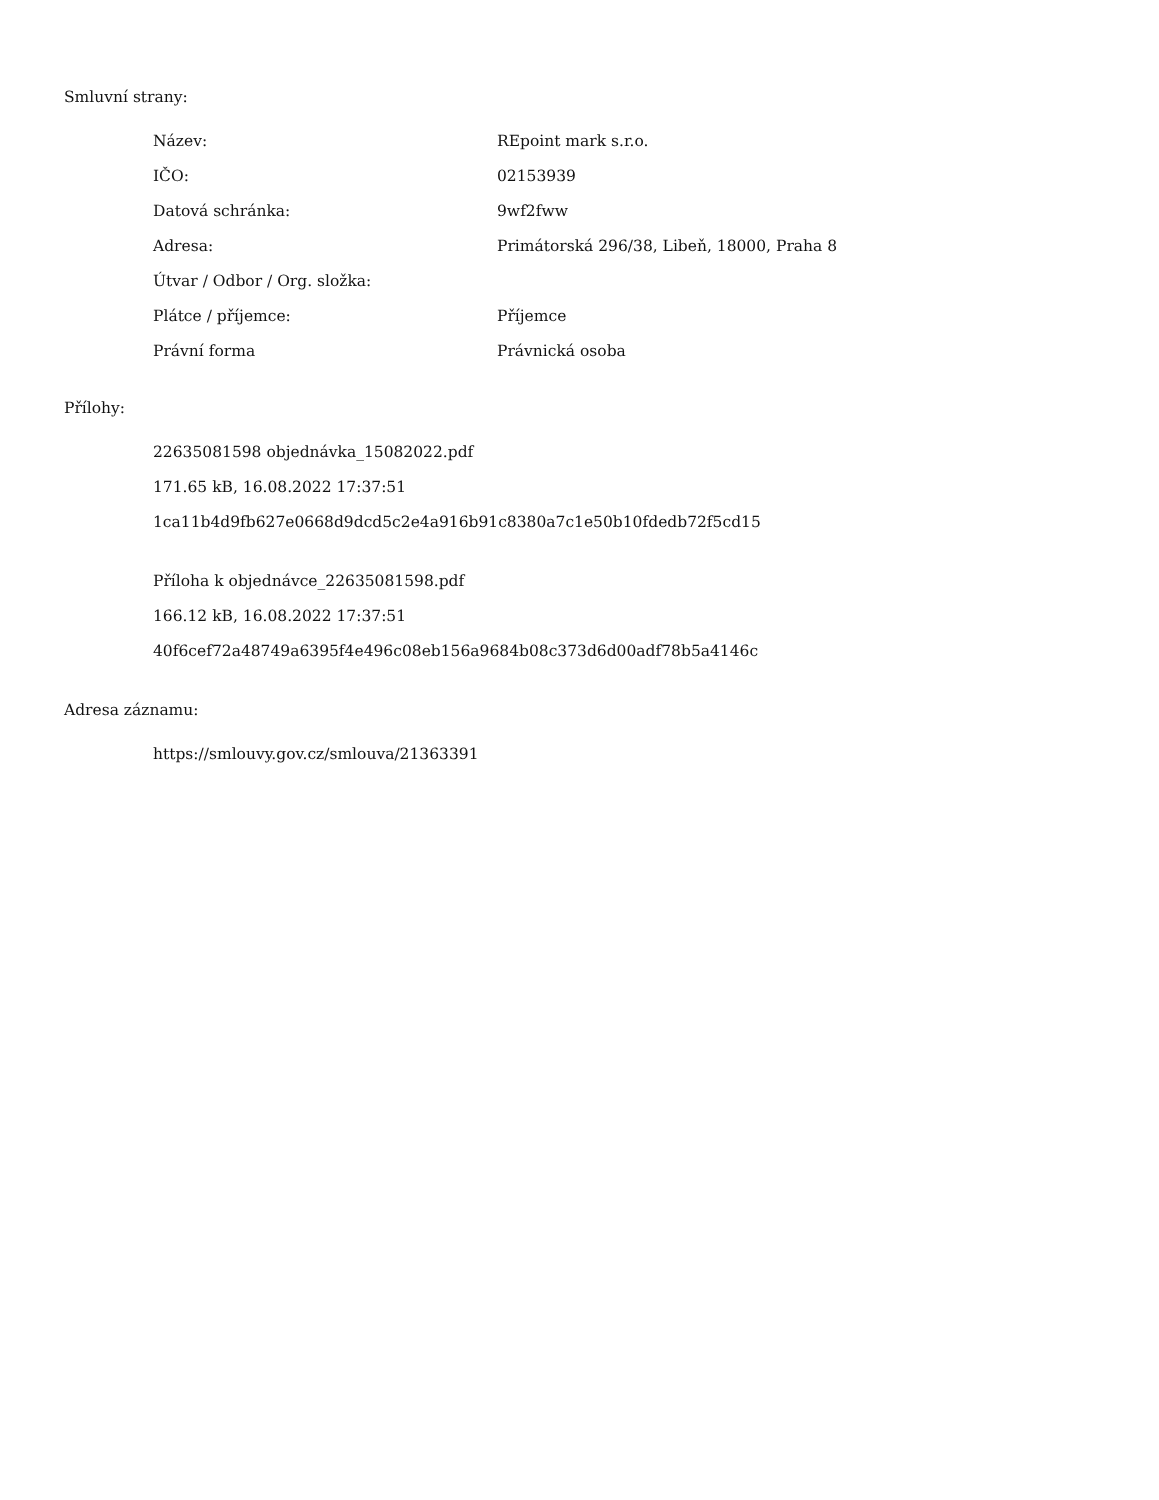Smluvní strany:
| Název: | REpoint mark s.r.o. |
| IČO: | 02153939 |
| Datová schránka: | 9wf2fww |
| Adresa: | Primátorská 296/38, Libeň, 18000, Praha 8 |
| Útvar / Odbor / Org. složka: | |
| Plátce / příjemce: | Příjemce |
| Právní forma | Právnická osoba |
Přílohy:
22635081598 objednávka_15082022.pdf
171.65 kB, 16.08.2022 17:37:51
1ca11b4d9fb627e0668d9dcd5c2e4a916b91c8380a7c1e50b10fdedb72f5cd15
Příloha k objednávce_22635081598.pdf
166.12 kB, 16.08.2022 17:37:51
40f6cef72a48749a6395f4e496c08eb156a9684b08c373d6d00adf78b5a4146c
Adresa záznamu:
https://smlouvy.gov.cz/smlouva/21363391